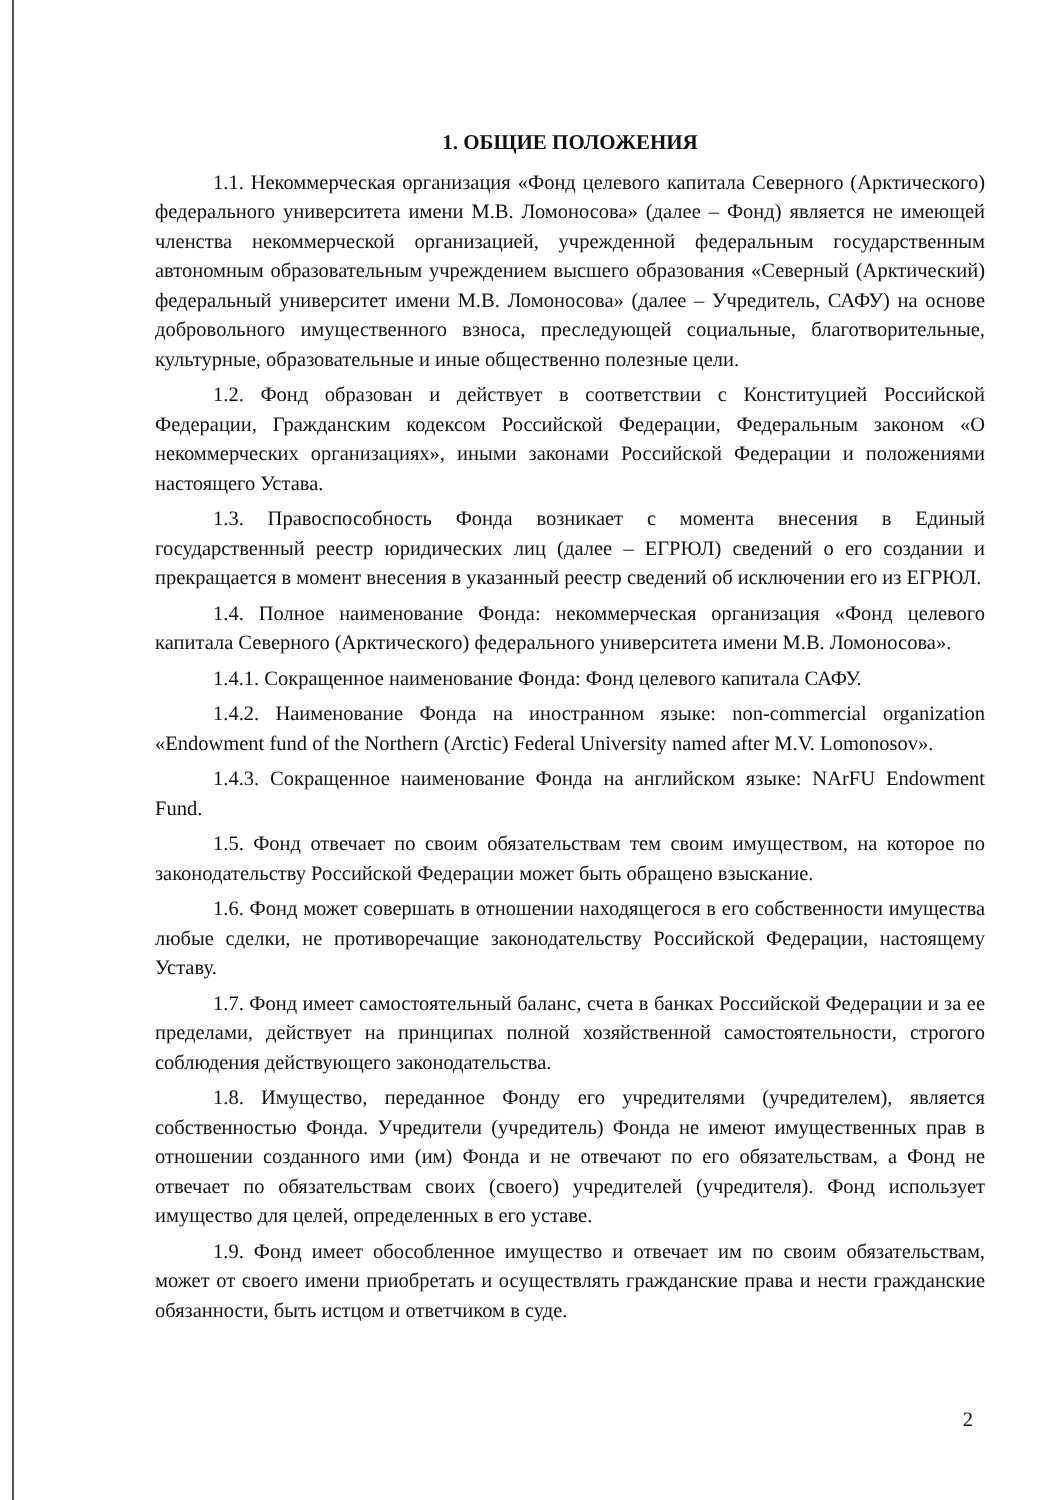1. ОБЩИЕ ПОЛОЖЕНИЯ
1.1. Некоммерческая организация «Фонд целевого капитала Северного (Арктического) федерального университета имени М.В. Ломоносова» (далее – Фонд) является не имеющей членства некоммерческой организацией, учрежденной федеральным государственным автономным образовательным учреждением высшего образования «Северный (Арктический) федеральный университет имени М.В. Ломоносова» (далее – Учредитель, САФУ) на основе добровольного имущественного взноса, преследующей социальные, благотворительные, культурные, образовательные и иные общественно полезные цели.
1.2. Фонд образован и действует в соответствии с Конституцией Российской Федерации, Гражданским кодексом Российской Федерации, Федеральным законом «О некоммерческих организациях», иными законами Российской Федерации и положениями настоящего Устава.
1.3. Правоспособность Фонда возникает с момента внесения в Единый государственный реестр юридических лиц (далее – ЕГРЮЛ) сведений о его создании и прекращается в момент внесения в указанный реестр сведений об исключении его из ЕГРЮЛ.
1.4. Полное наименование Фонда: некоммерческая организация «Фонд целевого капитала Северного (Арктического) федерального университета имени М.В. Ломоносова».
1.4.1. Сокращенное наименование Фонда: Фонд целевого капитала САФУ.
1.4.2. Наименование Фонда на иностранном языке: non-commercial organization «Endowment fund of the Northern (Arctic) Federal University named after M.V. Lomonosov».
1.4.3. Сокращенное наименование Фонда на английском языке: NArFU Endowment Fund.
1.5. Фонд отвечает по своим обязательствам тем своим имуществом, на которое по законодательству Российской Федерации может быть обращено взыскание.
1.6. Фонд может совершать в отношении находящегося в его собственности имущества любые сделки, не противоречащие законодательству Российской Федерации, настоящему Уставу.
1.7. Фонд имеет самостоятельный баланс, счета в банках Российской Федерации и за ее пределами, действует на принципах полной хозяйственной самостоятельности, строгого соблюдения действующего законодательства.
1.8. Имущество, переданное Фонду его учредителями (учредителем), является собственностью Фонда. Учредители (учредитель) Фонда не имеют имущественных прав в отношении созданного ими (им) Фонда и не отвечают по его обязательствам, а Фонд не отвечает по обязательствам своих (своего) учредителей (учредителя). Фонд использует имущество для целей, определенных в его уставе.
1.9. Фонд имеет обособленное имущество и отвечает им по своим обязательствам, может от своего имени приобретать и осуществлять гражданские права и нести гражданские обязанности, быть истцом и ответчиком в суде.
2